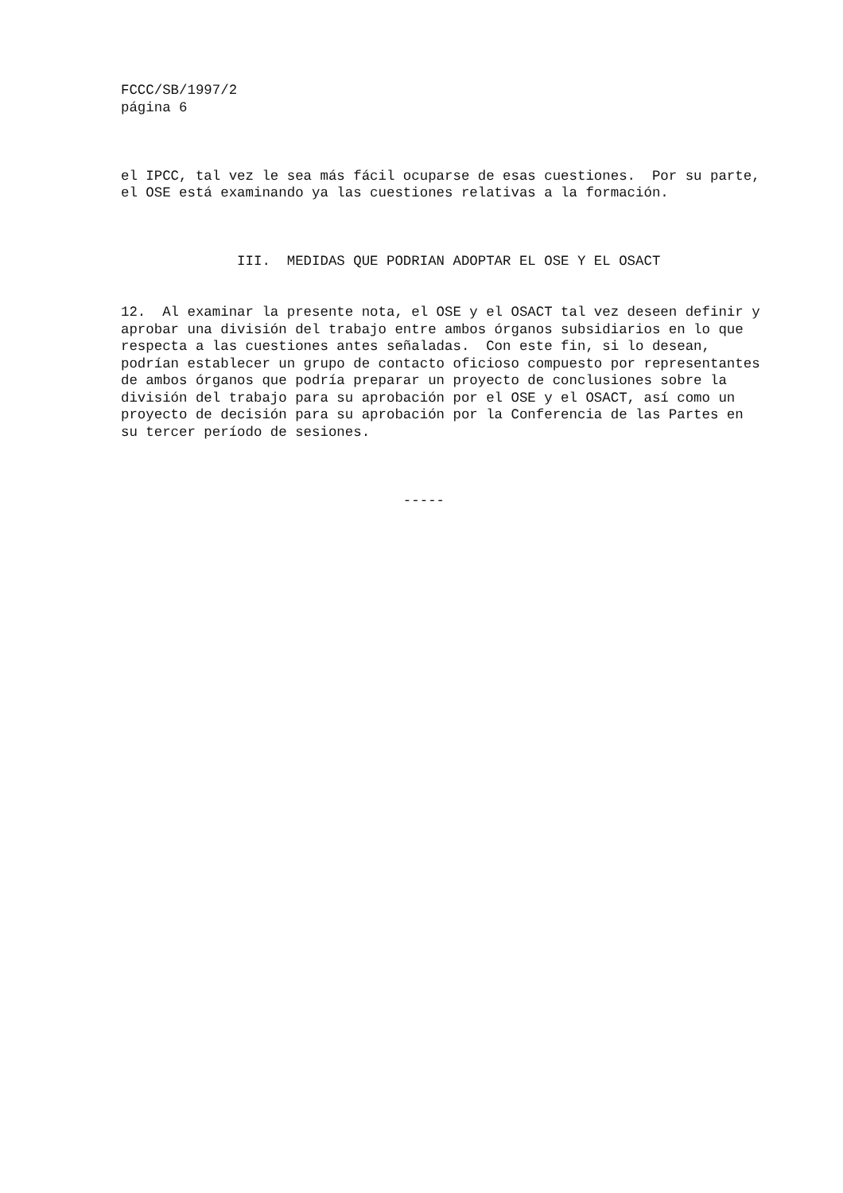FCCC/SB/1997/2 página 6
el IPCC, tal vez le sea más fácil ocuparse de esas cuestiones. Por su parte, el OSE está examinando ya las cuestiones relativas a la formación.
III. MEDIDAS QUE PODRIAN ADOPTAR EL OSE Y EL OSACT
12. Al examinar la presente nota, el OSE y el OSACT tal vez deseen definir y aprobar una división del trabajo entre ambos órganos subsidiarios en lo que respecta a las cuestiones antes señaladas. Con este fin, si lo desean, podrían establecer un grupo de contacto oficioso compuesto por representantes de ambos órganos que podría preparar un proyecto de conclusiones sobre la división del trabajo para su aprobación por el OSE y el OSACT, así como un proyecto de decisión para su aprobación por la Conferencia de las Partes en su tercer período de sesiones.
-----